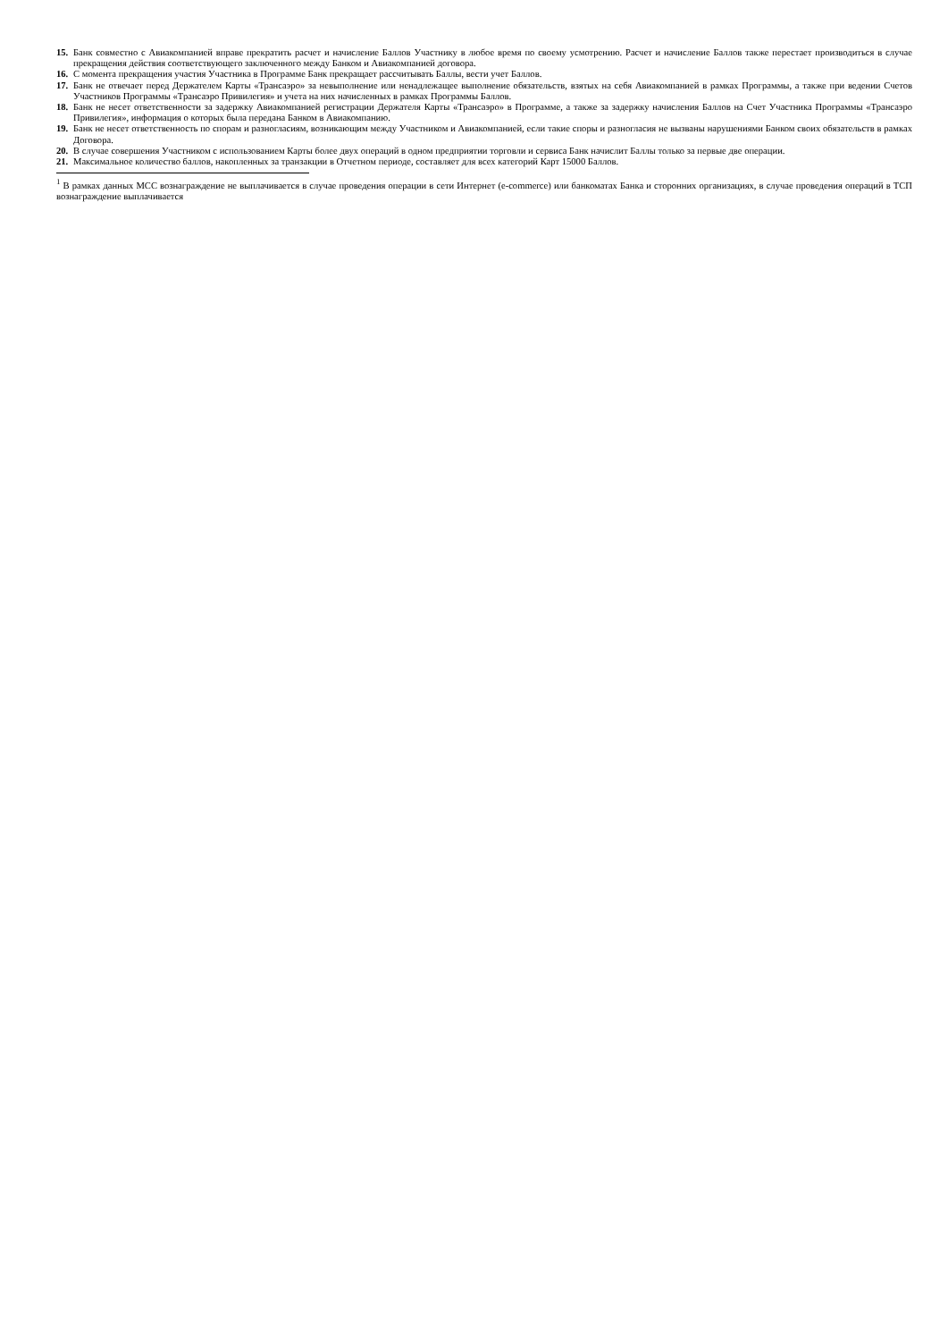15. Банк совместно с Авиакомпанией вправе прекратить расчет и начисление Баллов Участнику в любое время по своему усмотрению. Расчет и начисление Баллов также перестает производиться в случае прекращения действия соответствующего заключенного между Банком и Авиакомпанией договора.
16. С момента прекращения участия Участника в Программе Банк прекращает рассчитывать Баллы, вести учет Баллов.
17. Банк не отвечает перед Держателем Карты «Трансаэро» за невыполнение или ненадлежащее выполнение обязательств, взятых на себя Авиакомпанией в рамках Программы, а также при ведении Счетов Участников Программы «Трансаэро Привилегия» и учета на них начисленных в рамках Программы Баллов.
18. Банк не несет ответственности за задержку Авиакомпанией регистрации Держателя Карты «Трансаэро» в Программе, а также за задержку начисления Баллов на Счет Участника Программы «Трансаэро Привилегия», информация о которых была передана Банком в Авиакомпанию.
19. Банк не несет ответственность по спорам и разногласиям, возникающим между Участником и Авиакомпанией, если такие споры и разногласия не вызваны нарушениями Банком своих обязательств в рамках Договора.
20. В случае совершения Участником с использованием Карты более двух операций в одном предприятии торговли и сервиса Банк начислит Баллы только за первые две операции.
21. Максимальное количество баллов, накопленных за транзакции в Отчетном периоде, составляет для всех категорий Карт 15000 Баллов.
<sup>1</sup> В рамках данных МСС вознаграждение не выплачивается в случае проведения операции в сети Интернет (e-commerce) или банкоматах Банка и сторонних организациях, в случае проведения операций в ТСП вознаграждение выплачивается